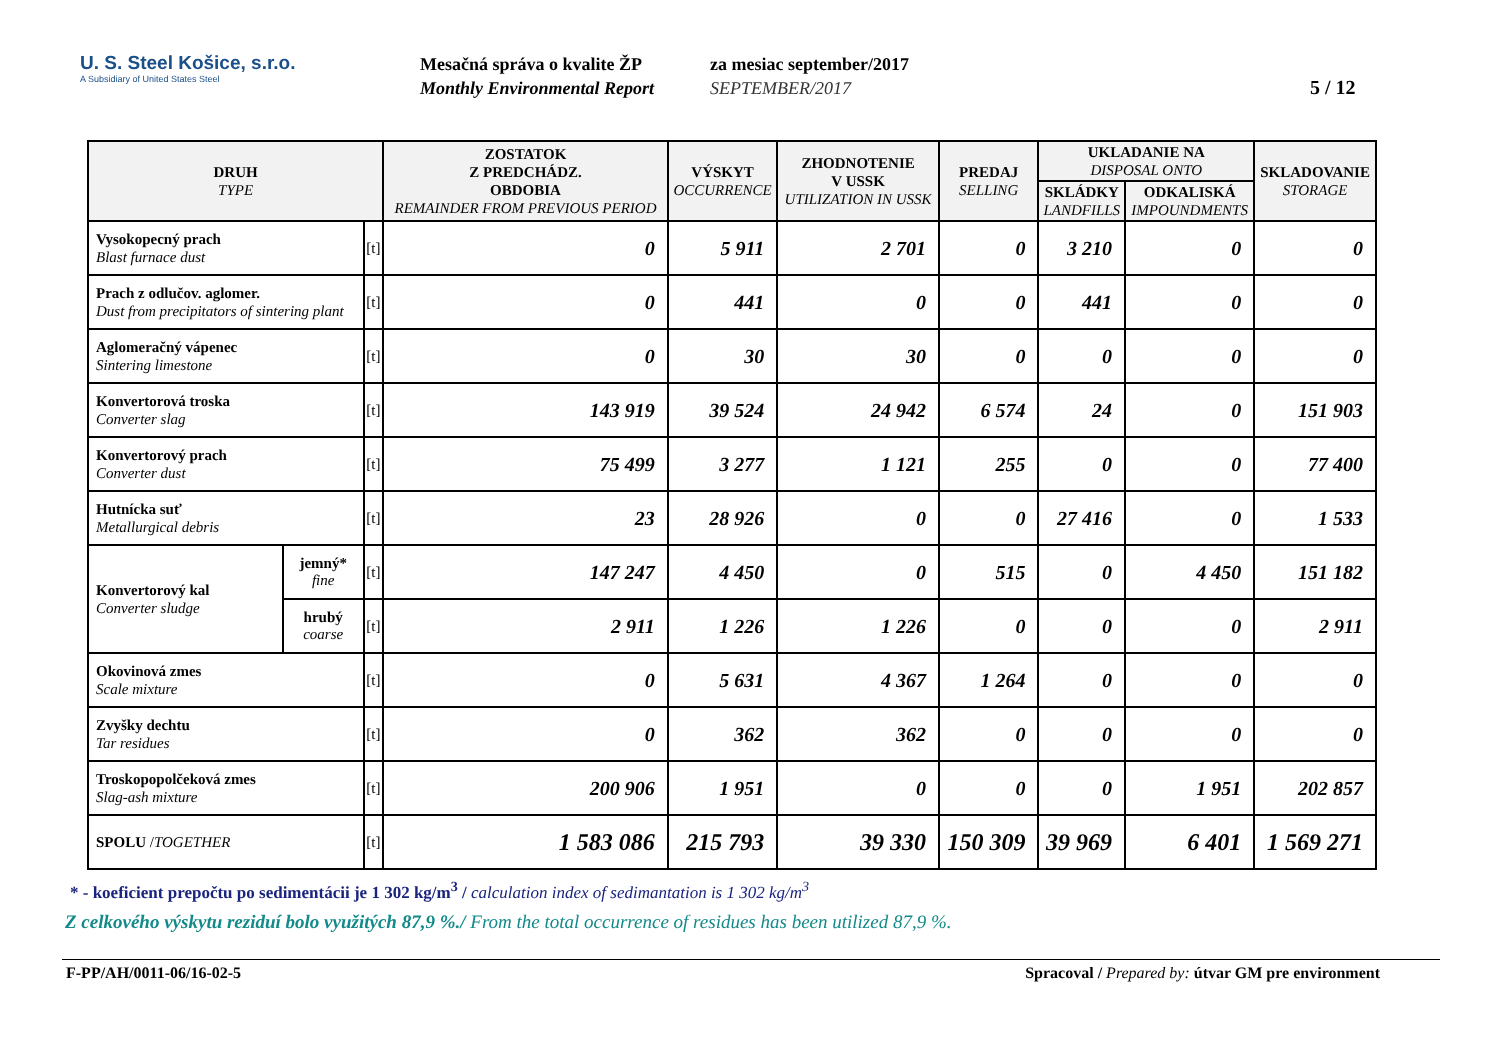U. S. Steel Košice, s.r.o.
A Subsidiary of United States Steel
Mesačná správa o kvalite ŽP
Monthly Environmental Report
za mesiac september/2017
SEPTEMBER/2017
5 / 12
| DRUH TYPE | | | ZOSTATOK Z PREDCHÁDZ. OBDOBIA REMAINDER FROM PREVIOUS PERIOD | VÝSKYT OCCURRENCE | ZHODNOTENIE V USSK UTILIZATION IN USSK | PREDAJ SELLING | UKLADANIE NA DISPOSAL ONTO | | SKLADOVANIE STORAGE |
| --- | --- | --- | --- | --- | --- | --- | --- | --- | --- |
| | | | | | | | SKLÁDKY LANDFILLS | ODKALISKÁ IMPOUNDMENTS | |
| Vysokopecný prach Blast furnace dust | | [t] | 0 | 5 911 | 2 701 | 0 | 3 210 | 0 | 0 |
| Prach z odlučov. aglomer. Dust from precipitators of sintering plant | | [t] | 0 | 441 | 0 | 0 | 441 | 0 | 0 |
| Aglomeračný vápenec Sintering limestone | | [t] | 0 | 30 | 30 | 0 | 0 | 0 | 0 |
| Konvertorová troska Converter slag | | [t] | 143 919 | 39 524 | 24 942 | 6 574 | 24 | 0 | 151 903 |
| Konvertorový prach Converter dust | | [t] | 75 499 | 3 277 | 1 121 | 255 | 0 | 0 | 77 400 |
| Hutnícka suť Metallurgical debris | | [t] | 23 | 28 926 | 0 | 0 | 27 416 | 0 | 1 533 |
| Konvertorový kal Converter sludge | jemný* fine | [t] | 147 247 | 4 450 | 0 | 515 | 0 | 4 450 | 151 182 |
| | hrubý coarse | [t] | 2 911 | 1 226 | 1 226 | 0 | 0 | 0 | 2 911 |
| Okovinová zmes Scale mixture | | [t] | 0 | 5 631 | 4 367 | 1 264 | 0 | 0 | 0 |
| Zvyšky dechtu Tar residues | | [t] | 0 | 362 | 362 | 0 | 0 | 0 | 0 |
| Troskopopolčeková zmes Slag-ash mixture | | [t] | 200 906 | 1 951 | 0 | 0 | 0 | 1 951 | 202 857 |
| SPOLU / TOGETHER | | [t] | 1 583 086 | 215 793 | 39 330 | 150 309 | 39 969 | 6 401 | 1 569 271 |
* - koeficient prepočtu po sedimentácii je 1 302 kg/m<sup>3</sup> / calculation index of sedimantation is 1 302 kg/m<sup>3</sup>
Z celkového výskytu reziduí bolo využitých 87,9 %./ From the total occurrence of residues has been utilized 87,9 %.
F-PP/AH/0011-06/16-02-5 Spracoval / Prepared by: útvar GM pre environment